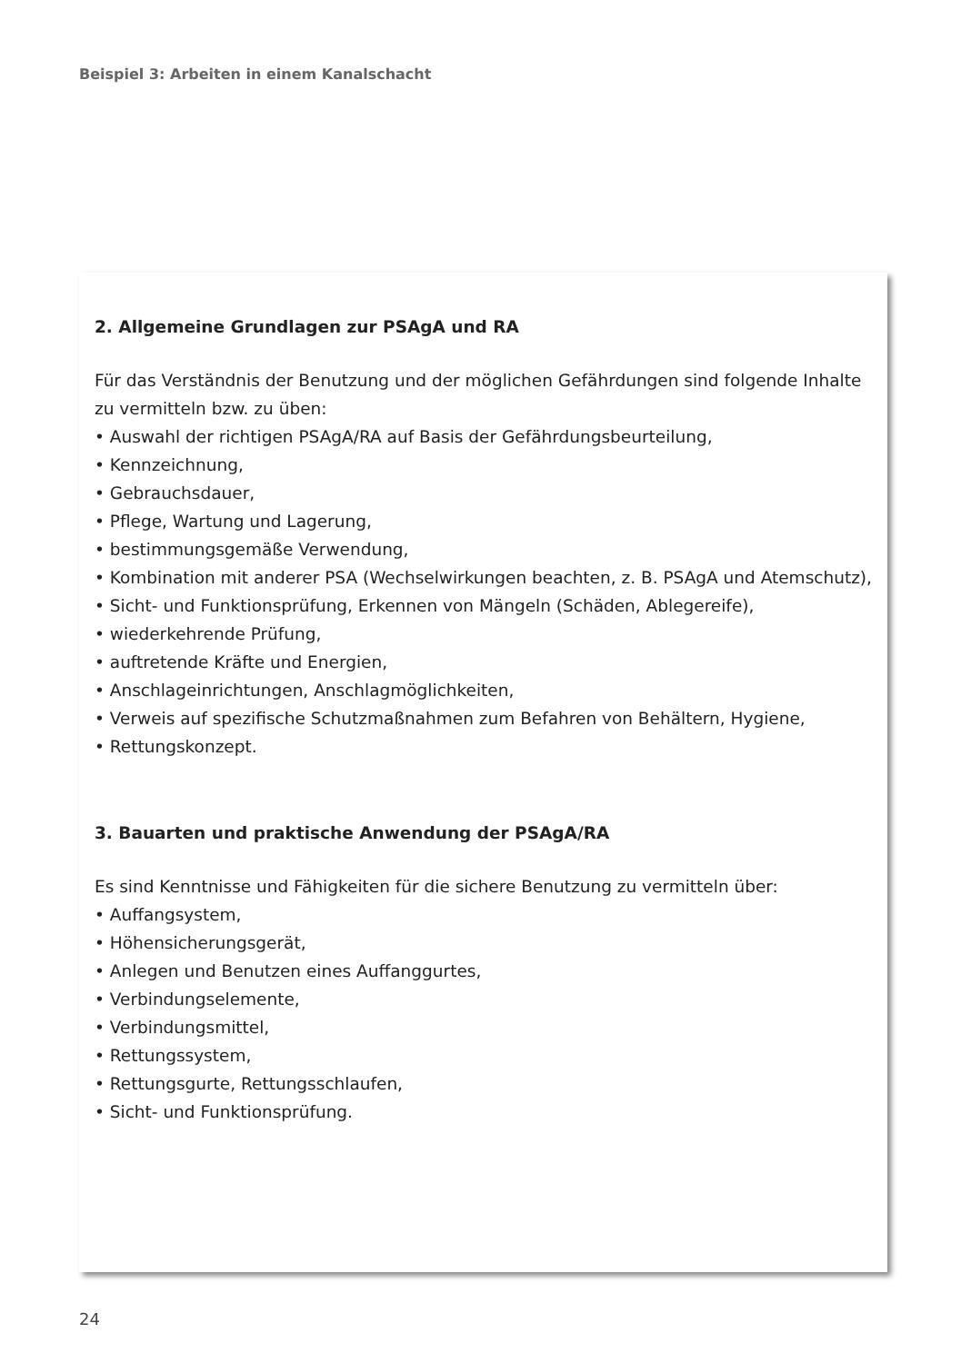Beispiel 3: Arbeiten in einem Kanalschacht
2. Allgemeine Grundlagen zur PSAgA und RA
Für das Verständnis der Benutzung und der möglichen Gefährdungen sind folgende Inhalte zu vermitteln bzw. zu üben:
• Auswahl der richtigen PSAgA/RA auf Basis der Gefährdungsbeurteilung,
• Kennzeichnung,
• Gebrauchsdauer,
• Pflege, Wartung und Lagerung,
• bestimmungsgemäße Verwendung,
• Kombination mit anderer PSA (Wechselwirkungen beachten, z. B. PSAgA und Atemschutz),
• Sicht- und Funktionsprüfung, Erkennen von Mängeln (Schäden, Ablegereife),
• wiederkehrende Prüfung,
• auftretende Kräfte und Energien,
• Anschlageinrichtungen, Anschlagmöglichkeiten,
• Verweis auf spezifische Schutzmaßnahmen zum Befahren von Behältern, Hygiene,
• Rettungskonzept.
3. Bauarten und praktische Anwendung der PSAgA/RA
Es sind Kenntnisse und Fähigkeiten für die sichere Benutzung zu vermitteln über:
• Auffangsystem,
• Höhensicherungsgerät,
• Anlegen und Benutzen eines Auffanggurtes,
• Verbindungselemente,
• Verbindungsmittel,
• Rettungssystem,
• Rettungsgurte, Rettungsschlaufen,
• Sicht- und Funktionsprüfung.
24